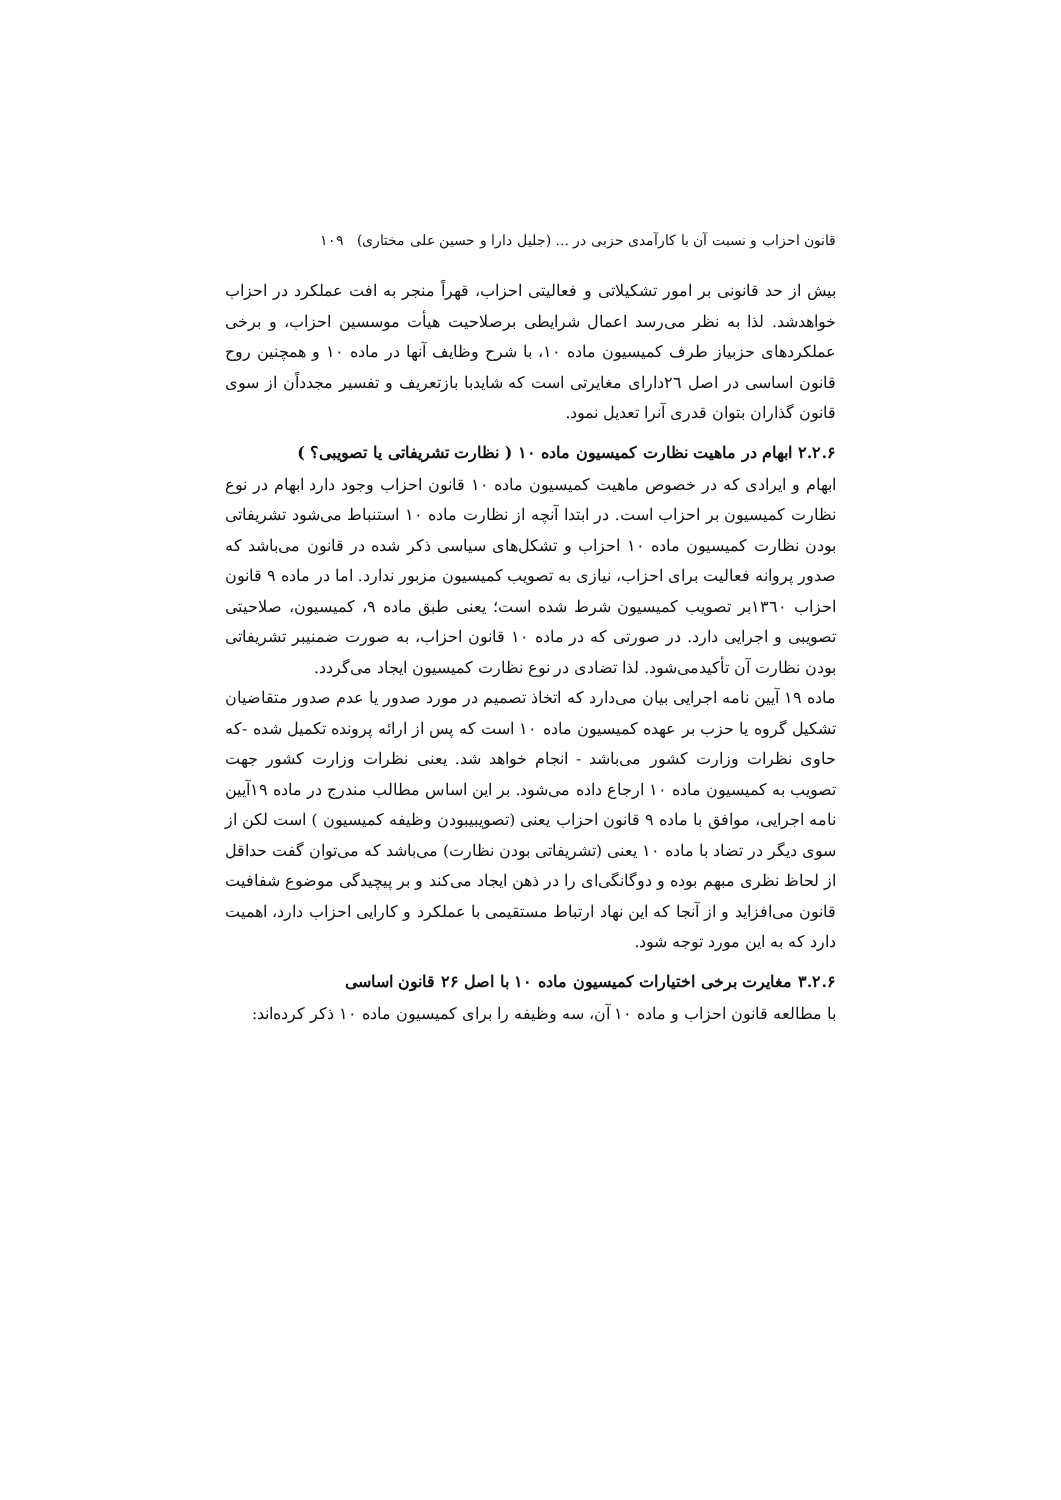قانون احزاب و نسبت آن با کارآمدی حزبی در ... (جلیل دارا و حسین علی مختاری) ۱۰۹
بیش از حد قانونی بر امور تشکیلاتی و فعالیتی احزاب، قهراً منجر به افت عملکرد در احزاب خواهدشد. لذا به نظر می‌رسد اعمال شرایطی برصلاحیت هیأت موسسین احزاب، و برخی عملکردهای حزبیاز طرف کمیسیون ماده ۱۰، با شرح وظایف آنها در ماده ۱۰ و همچنین روح قانون اساسی در اصل ٢٦دارای مغایرتی است که شایدبا بازتعریف و تفسیر مجدداًن از سوی قانون گذاران بتوان قدری آنرا تعدیل نمود.
۲.۲.۶ ابهام در ماهیت نظارت کمیسیون ماده ۱۰ ( نظارت تشریفاتی یا تصویبی؟ )
ابهام و ایرادی که در خصوص ماهیت کمیسیون ماده ۱۰ قانون احزاب وجود دارد ابهام در نوع نظارت کمیسیون بر احزاب است. در ابتدا آنچه از نظارت ماده ۱۰ استنباط می‌شود تشریفاتی بودن نظارت کمیسیون ماده ۱۰ احزاب و تشکل‌های سیاسی ذکر شده در قانون می‌باشد که صدور پروانه فعالیت برای احزاب، نیازی به تصویب کمیسیون مزبور ندارد. اما در ماده ۹ قانون احزاب ۱۳٦۰بر تصویب کمیسیون شرط شده است؛ یعنی طبق ماده ۹، کمیسیون، صلاحیتی تصویبی و اجرایی دارد. در صورتی که در ماده ۱۰ قانون احزاب، به صورت ضمنیبر تشریفاتی بودن نظارت آن تأکیدمی‌شود. لذا تضادی در نوع نظارت کمیسیون ایجاد می‌گردد.
ماده ۱۹ آیین نامه اجرایی بیان می‌دارد که اتخاذ تصمیم در مورد صدور یا عدم صدور متقاضیان تشکیل گروه یا حزب بر عهده کمیسیون ماده ۱۰ است که پس از ارائه پرونده تکمیل شده -که حاوی نظرات وزارت کشور می‌باشد - انجام خواهد شد. یعنی نظرات وزارت کشور جهت تصویب به کمیسیون ماده ۱۰ ارجاع داده می‌شود. بر این اساس مطالب مندرج در ماده ۱۹آیین نامه اجرایی، موافق با ماده ۹ قانون احزاب یعنی (تصویبیبودن وظیفه کمیسیون ) است لکن از سوی دیگر در تضاد با ماده ۱۰ یعنی (تشریفاتی بودن نظارت) می‌باشد که می‌توان گفت حداقل از لحاظ نظری مبهم بوده و دوگانگی‌ای را در ذهن ایجاد می‌کند و بر پیچیدگی موضوع شفافیت قانون می‌افزاید و از آنجا که این نهاد ارتباط مستقیمی با عملکرد و کارایی احزاب دارد، اهمیت دارد که به این مورد توجه شود.
۳.۲.۶ مغایرت برخی اختیارات کمیسیون ماده ۱۰ با اصل ۲۶ قانون اساسی
با مطالعه قانون احزاب و ماده ۱۰ آن، سه وظیفه را برای کمیسیون ماده ۱۰ ذکر کرده‌اند: